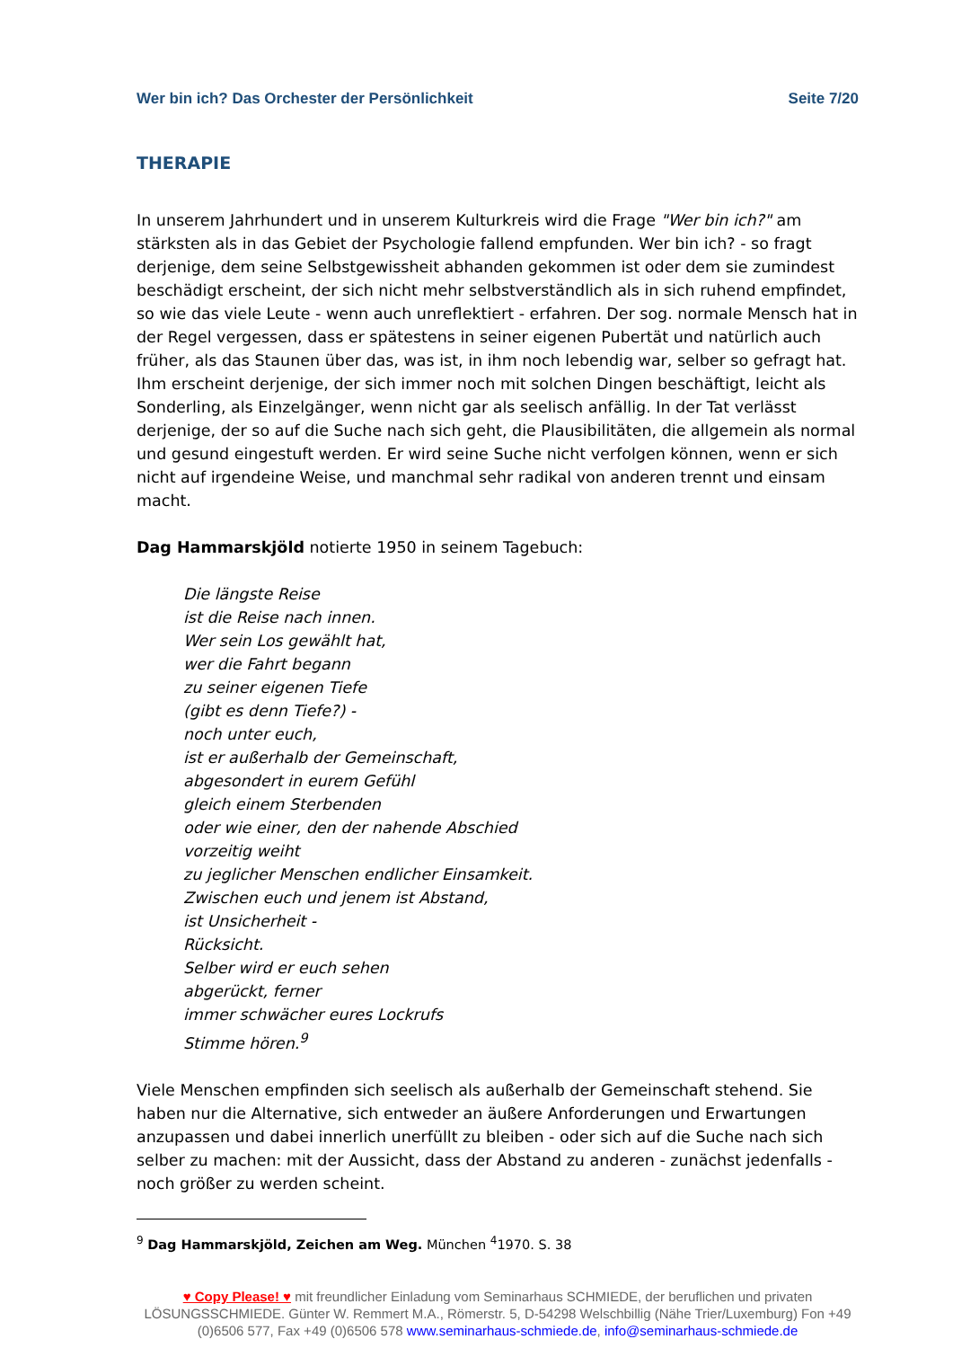Wer bin ich? Das Orchester der Persönlichkeit Seite 7/20
THERAPIE
In unserem Jahrhundert und in unserem Kulturkreis wird die Frage "Wer bin ich?" am stärksten als in das Gebiet der Psychologie fallend empfunden. Wer bin ich? - so fragt derjenige, dem seine Selbstgewissheit abhanden gekommen ist oder dem sie zumindest beschädigt erscheint, der sich nicht mehr selbstverständlich als in sich ruhend empfindet, so wie das viele Leute - wenn auch unreflektiert - erfahren. Der sog. normale Mensch hat in der Regel vergessen, dass er spätestens in seiner eigenen Pubertät und natürlich auch früher, als das Staunen über das, was ist, in ihm noch lebendig war, selber so gefragt hat. Ihm erscheint derjenige, der sich immer noch mit solchen Dingen beschäftigt, leicht als Sonderling, als Einzelgänger, wenn nicht gar als seelisch anfällig. In der Tat verlässt derjenige, der so auf die Suche nach sich geht, die Plausibilitäten, die allgemein als normal und gesund eingestuft werden. Er wird seine Suche nicht verfolgen können, wenn er sich nicht auf irgendeine Weise, und manchmal sehr radikal von anderen trennt und einsam macht.
Dag Hammarskjöld notierte 1950 in seinem Tagebuch:
Die längste Reise
ist die Reise nach innen.
Wer sein Los gewählt hat,
wer die Fahrt begann
zu seiner eigenen Tiefe
(gibt es denn Tiefe?) -
noch unter euch,
ist er außerhalb der Gemeinschaft,
abgesondert in eurem Gefühl
gleich einem Sterbenden
oder wie einer, den der nahende Abschied
vorzeitig weiht
zu jeglicher Menschen endlicher Einsamkeit.
Zwischen euch und jenem ist Abstand,
ist Unsicherheit -
Rücksicht.
Selber wird er euch sehen
abgerückt, ferner
immer schwächer eures Lockrufs
Stimme hören.<sup>9</sup>
Viele Menschen empfinden sich seelisch als außerhalb der Gemeinschaft stehend. Sie haben nur die Alternative, sich entweder an äußere Anforderungen und Erwartungen anzupassen und dabei innerlich unerfüllt zu bleiben - oder sich auf die Suche nach sich selber zu machen: mit der Aussicht, dass der Abstand zu anderen - zunächst jedenfalls - noch größer zu werden scheint.
<sup>9</sup> Dag Hammarskjöld, Zeichen am Weg. München <sup>4</sup>1970. S. 38
♥ Copy Please! ♥ mit freundlicher Einladung vom Seminarhaus SCHMIEDE, der beruflichen und privaten LÖSUNGSSCHMIEDE. Günter W. Remmert M.A., Römerstr. 5, D-54298 Welschbillig (Nähe Trier/Luxemburg) Fon +49 (0)6506 577, Fax +49 (0)6506 578 www.seminarhaus-schmiede.de, info@seminarhaus-schmiede.de